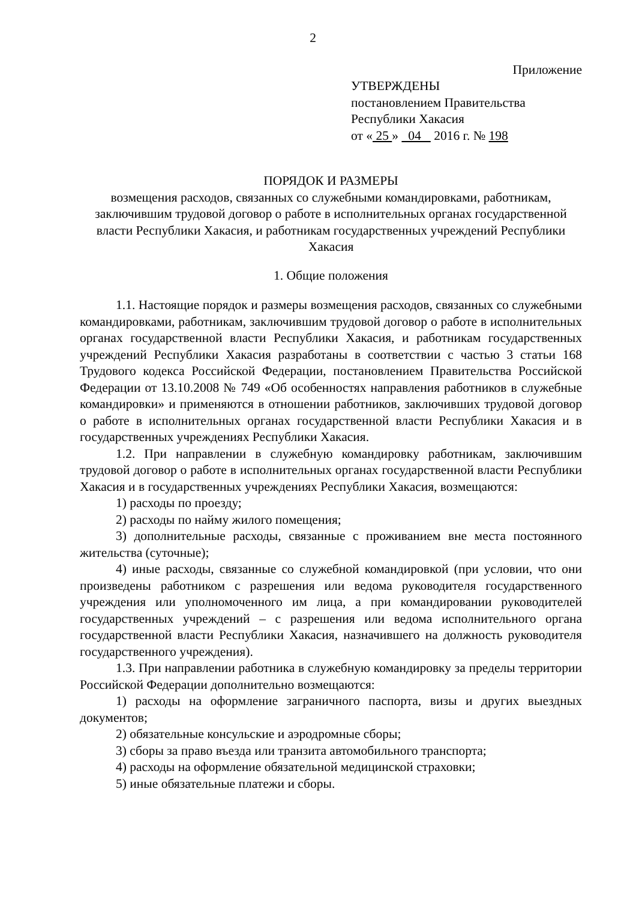2
Приложение
УТВЕРЖДЕНЫ
постановлением Правительства
Республики Хакасия
от « 25 » 04 2016 г. № 198
ПОРЯДОК И РАЗМЕРЫ
возмещения расходов, связанных со служебными командировками, работникам, заключившим трудовой договор о работе в исполнительных органах государственной власти Республики Хакасия, и работникам государственных учреждений Республики Хакасия
1. Общие положения
1.1. Настоящие порядок и размеры возмещения расходов, связанных со служебными командировками, работникам, заключившим трудовой договор о работе в исполнительных органах государственной власти Республики Хакасия, и работникам государственных учреждений Республики Хакасия разработаны в соответствии с частью 3 статьи 168 Трудового кодекса Российской Федерации, постановлением Правительства Российской Федерации от 13.10.2008 № 749 «Об особенностях направления работников в служебные командировки» и применяются в отношении работников, заключивших трудовой договор о работе в исполнительных органах государственной власти Республики Хакасия и в государственных учреждениях Республики Хакасия.
1.2. При направлении в служебную командировку работникам, заключившим трудовой договор о работе в исполнительных органах государственной власти Республики Хакасия и в государственных учреждениях Республики Хакасия, возмещаются:
1) расходы по проезду;
2) расходы по найму жилого помещения;
3) дополнительные расходы, связанные с проживанием вне места постоянного жительства (суточные);
4) иные расходы, связанные со служебной командировкой (при условии, что они произведены работником с разрешения или ведома руководителя государственного учреждения или уполномоченного им лица, а при командировании руководителей государственных учреждений – с разрешения или ведома исполнительного органа государственной власти Республики Хакасия, назначившего на должность руководителя государственного учреждения).
1.3. При направлении работника в служебную командировку за пределы территории Российской Федерации дополнительно возмещаются:
1) расходы на оформление заграничного паспорта, визы и других выездных документов;
2) обязательные консульские и аэродромные сборы;
3) сборы за право въезда или транзита автомобильного транспорта;
4) расходы на оформление обязательной медицинской страховки;
5) иные обязательные платежи и сборы.